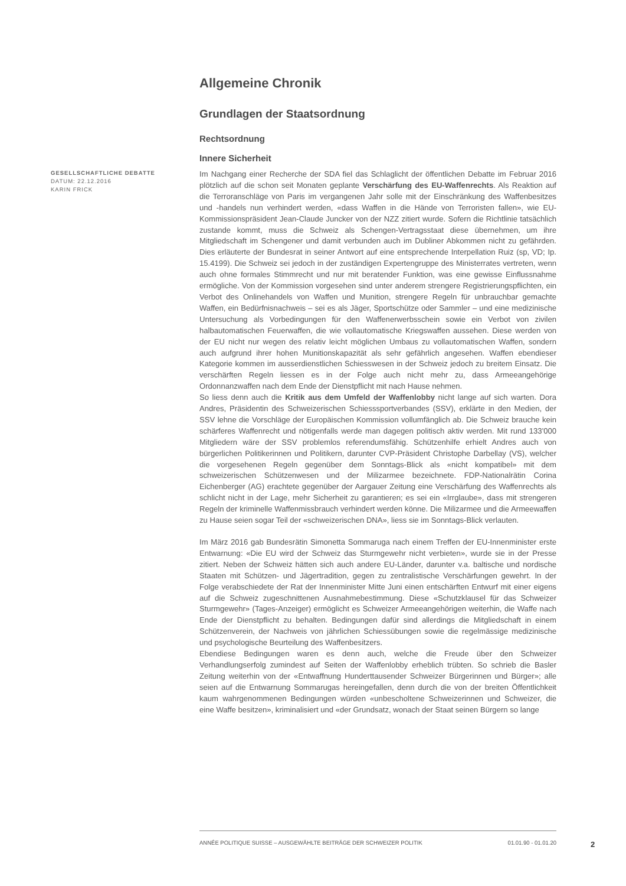Allgemeine Chronik
Grundlagen der Staatsordnung
Rechtsordnung
Innere Sicherheit
GESELLSCHAFTLICHE DEBATTE
DATUM: 22.12.2016
KARIN FRICK
Im Nachgang einer Recherche der SDA fiel das Schlaglicht der öffentlichen Debatte im Februar 2016 plötzlich auf die schon seit Monaten geplante Verschärfung des EU-Waffenrechts. Als Reaktion auf die Terroranschläge von Paris im vergangenen Jahr solle mit der Einschränkung des Waffenbesitzes und -handels nun verhindert werden, «dass Waffen in die Hände von Terroristen fallen», wie EU-Kommissionspräsident Jean-Claude Juncker von der NZZ zitiert wurde. Sofern die Richtlinie tatsächlich zustande kommt, muss die Schweiz als Schengen-Vertragsstaat diese übernehmen, um ihre Mitgliedschaft im Schengener und damit verbunden auch im Dubliner Abkommen nicht zu gefährden. Dies erläuterte der Bundesrat in seiner Antwort auf eine entsprechende Interpellation Ruiz (sp, VD; Ip. 15.4199). Die Schweiz sei jedoch in der zuständigen Expertengruppe des Ministerrates vertreten, wenn auch ohne formales Stimmrecht und nur mit beratender Funktion, was eine gewisse Einflussnahme ermögliche. Von der Kommission vorgesehen sind unter anderem strengere Registrierungspflichten, ein Verbot des Onlinehandels von Waffen und Munition, strengere Regeln für unbrauchbar gemachte Waffen, ein Bedürfnisnachweis – sei es als Jäger, Sportschütze oder Sammler – und eine medizinische Untersuchung als Vorbedingungen für den Waffenerwerbsschein sowie ein Verbot von zivilen halbautomatischen Feuerwaffen, die wie vollautomatische Kriegswaffen aussehen. Diese werden von der EU nicht nur wegen des relativ leicht möglichen Umbaus zu vollautomatischen Waffen, sondern auch aufgrund ihrer hohen Munitionskapazität als sehr gefährlich angesehen. Waffen ebendieser Kategorie kommen im ausserdienstlichen Schiesswesen in der Schweiz jedoch zu breitem Einsatz. Die verschärften Regeln liessen es in der Folge auch nicht mehr zu, dass Armeeangehörige Ordonnanzwaffen nach dem Ende der Dienstpflicht mit nach Hause nehmen.
So liess denn auch die Kritik aus dem Umfeld der Waffenlobby nicht lange auf sich warten. Dora Andres, Präsidentin des Schweizerischen Schiesssportverbandes (SSV), erklärte in den Medien, der SSV lehne die Vorschläge der Europäischen Kommission vollumfänglich ab. Die Schweiz brauche kein schärferes Waffenrecht und nötigenfalls werde man dagegen politisch aktiv werden. Mit rund 133'000 Mitgliedern wäre der SSV problemlos referendumsfähig. Schützenhilfe erhielt Andres auch von bürgerlichen Politikerinnen und Politikern, darunter CVP-Präsident Christophe Darbellay (VS), welcher die vorgesehenen Regeln gegenüber dem Sonntags-Blick als «nicht kompatibel» mit dem schweizerischen Schützenwesen und der Milizarmee bezeichnete. FDP-Nationalrätin Corina Eichenberger (AG) erachtete gegenüber der Aargauer Zeitung eine Verschärfung des Waffenrechts als schlicht nicht in der Lage, mehr Sicherheit zu garantieren; es sei ein «Irrglaube», dass mit strengeren Regeln der kriminelle Waffenmissbrauch verhindert werden könne. Die Milizarmee und die Armeewaffen zu Hause seien sogar Teil der «schweizerischen DNA», liess sie im Sonntags-Blick verlauten.
Im März 2016 gab Bundesrätin Simonetta Sommaruga nach einem Treffen der EU-Innenminister erste Entwarnung: «Die EU wird der Schweiz das Sturmgewehr nicht verbieten», wurde sie in der Presse zitiert. Neben der Schweiz hätten sich auch andere EU-Länder, darunter v.a. baltische und nordische Staaten mit Schützen- und Jägertradition, gegen zu zentralistische Verschärfungen gewehrt. In der Folge verabschiedete der Rat der Innenminister Mitte Juni einen entschärften Entwurf mit einer eigens auf die Schweiz zugeschnittenen Ausnahmebestimmung. Diese «Schutzklausel für das Schweizer Sturmgewehr» (Tages-Anzeiger) ermöglicht es Schweizer Armeeangehörigen weiterhin, die Waffe nach Ende der Dienstpflicht zu behalten. Bedingungen dafür sind allerdings die Mitgliedschaft in einem Schützenverein, der Nachweis von jährlichen Schiessübungen sowie die regelmässige medizinische und psychologische Beurteilung des Waffenbesitzers.
Ebendiese Bedingungen waren es denn auch, welche die Freude über den Schweizer Verhandlungserfolg zumindest auf Seiten der Waffenlobby erheblich trübten. So schrieb die Basler Zeitung weiterhin von der «Entwaffnung Hunderttausender Schweizer Bürgerinnen und Bürger»; alle seien auf die Entwarnung Sommarugas hereingefallen, denn durch die von der breiten Öffentlichkeit kaum wahrgenommenen Bedingungen würden «unbescholtene Schweizerinnen und Schweizer, die eine Waffe besitzen», kriminalisiert und «der Grundsatz, wonach der Staat seinen Bürgern so lange
ANNÉE POLITIQUE SUISSE – AUSGEWÄHLTE BEITRÄGE DER SCHWEIZER POLITIK 01.01.90 - 01.01.20
2